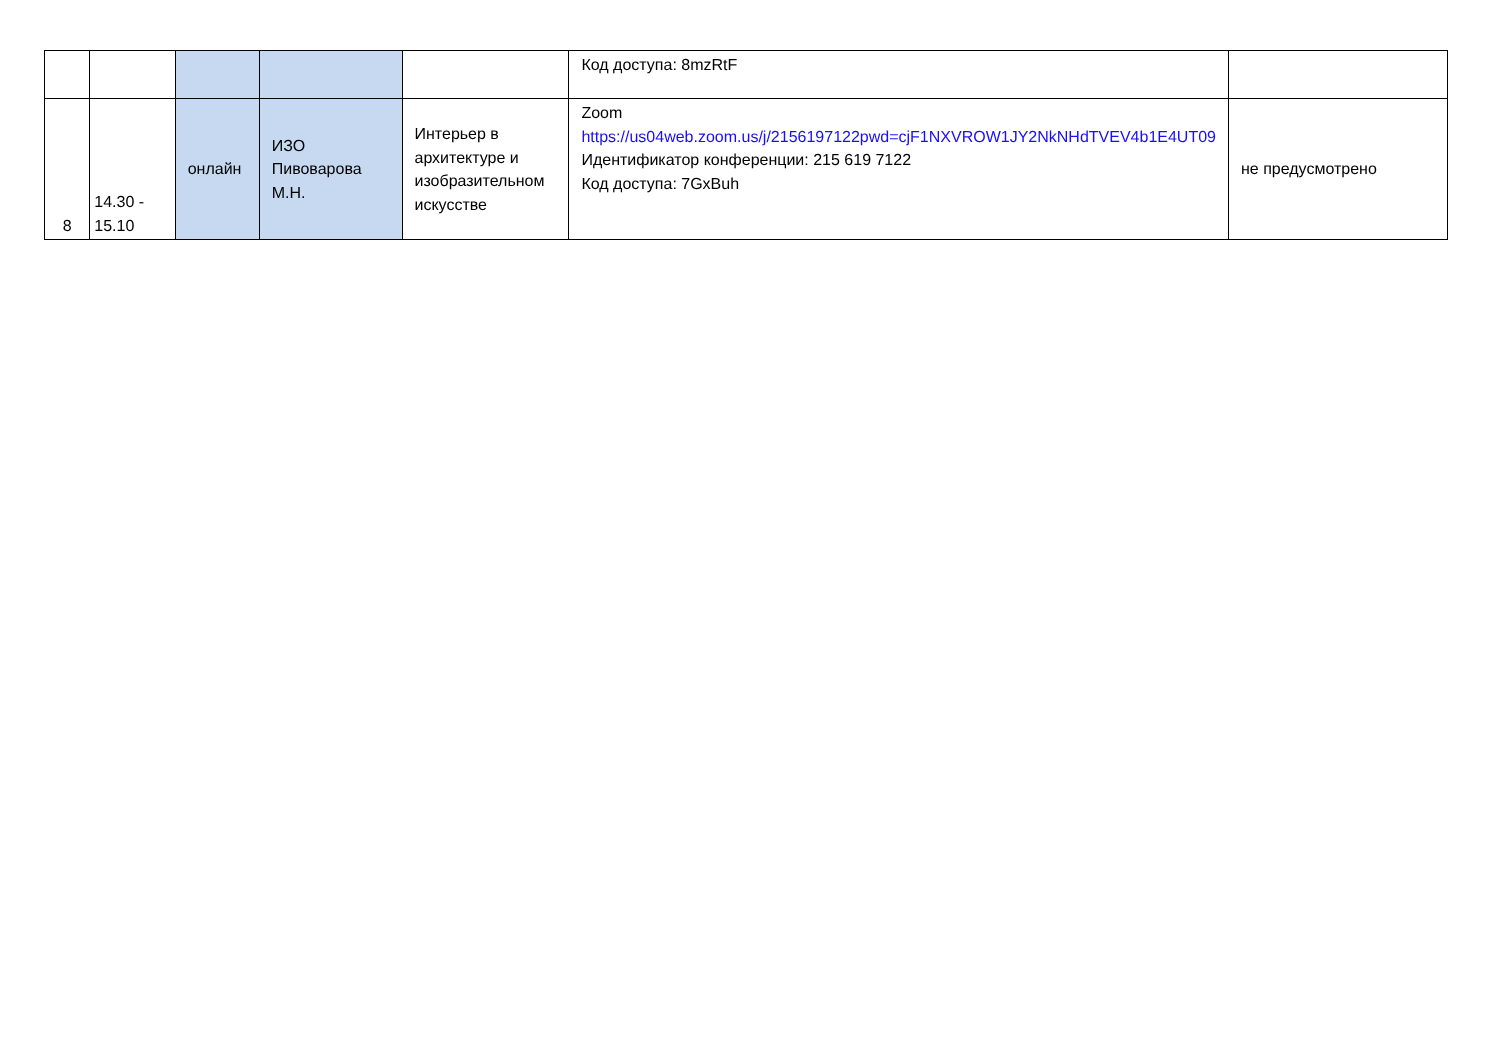| | | | | | Код доступа: 8mzRtF | |
| 8 | 14.30 - 15.10 | онлайн | ИЗО Пивоварова М.Н. | Интерьер в архитектуре и изобразительном искусстве | Zoom https://us04web.zoom.us/j/2156197122pwd=cjF1NXVROW1JY2NkNHdTVEV4b1E4UT09 Идентификатор конференции: 215 619 7122 Код доступа: 7GxBuh | не предусмотрено |